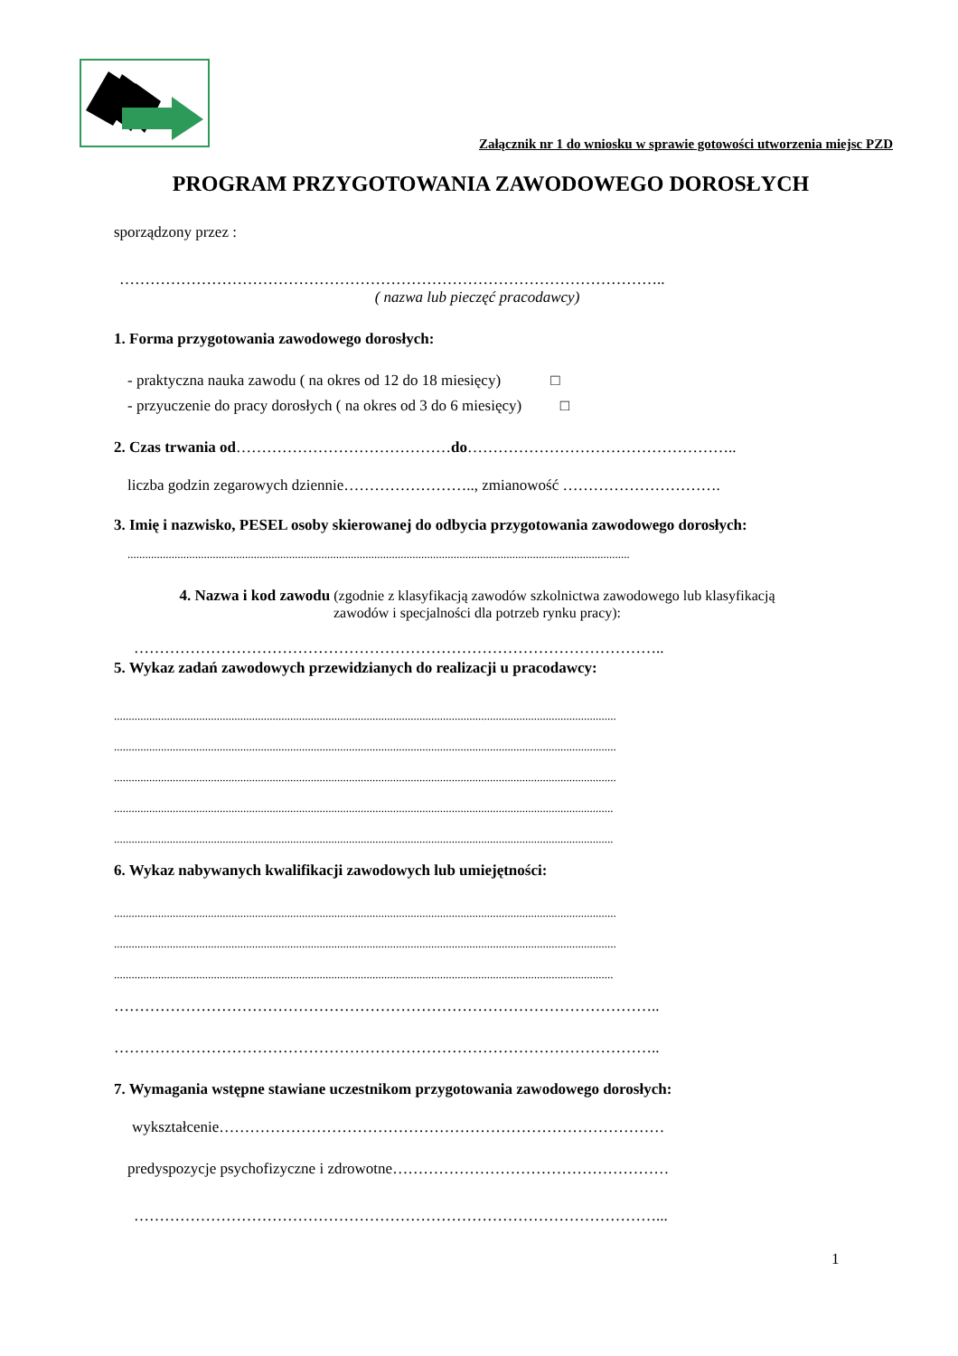Załącznik nr 1 do wniosku w sprawie gotowości utworzenia miejsc PZD
PROGRAM PRZYGOTOWANIA ZAWODOWEGO DOROSŁYCH
sporządzony przez :
……………………………………………………………………………………………..
( nazwa lub pieczęć pracodawcy)
1. Forma przygotowania zawodowego dorosłych:
- praktyczna nauka zawodu ( na okres od 12 do 18 miesięcy) □
- przyuczenie do pracy dorosłych ( na okres od 3 do 6 miesięcy) □
2. Czas trwania od……………………………………do……………………………………………..
liczba godzin zegarowych dziennie…………………….., zmianowość ………………………….
3. Imię i nazwisko, PESEL osoby skierowanej do odbycia przygotowania zawodowego dorosłych:
...........................................................................................................................................................................
4. Nazwa i kod zawodu (zgodnie z klasyfikacją zawodów szkolnictwa zawodowego lub klasyfikacją
zawodów i specjalności dla potrzeb rynku pracy):
…………………………………………………………………………………………..
5. Wykaz zadań zawodowych przewidzianych do realizacji u pracodawcy:
...........................................................................................................................................................................
...........................................................................................................................................................................
...........................................................................................................................................................................
..........................................................................................................................................................................
..........................................................................................................................................................................
6. Wykaz nabywanych kwalifikacji zawodowych lub umiejętności:
...........................................................................................................................................................................
...........................................................................................................................................................................
..........................................................................................................................................................................
……………………………………………………………………………………………..
……………………………………………………………………………………………..
7. Wymagania wstępne stawiane uczestnikom przygotowania zawodowego dorosłych:
wykształcenie……………………………………………………………………………
predyspozycje psychofizyczne i zdrowotne………………………………………………
…………………………………………………………………………………………...
1